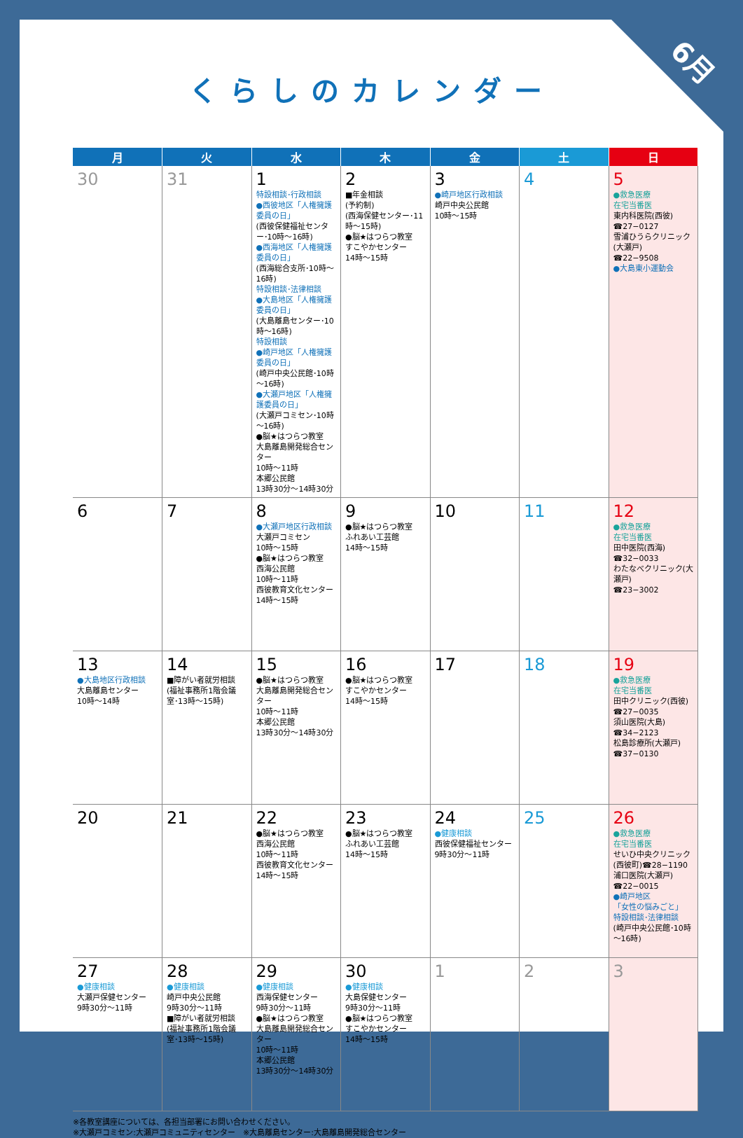6月
くらしのカレンダー
| 月 | 火 | 水 | 木 | 金 | 土 | 日 |
| --- | --- | --- | --- | --- | --- | --- |
| 30 | 31 | 1 特設相談･行政相談 ●西彼地区「人権擁護委員の日」 (西彼保健福祉センター･10時～16時) ●西海地区「人権擁護委員の日」 (西海総合支所･10時～16時) 特設相談･法律相談 ●大島地区「人権擁護委員の日」 (大島離島センター･10時～16時) 特設相談 ●崎戸地区「人権擁護委員の日」 (崎戸中央公民館･10時～16時) ●大瀬戸地区「人権擁護委員の日」 (大瀬戸コミセン･10時～16時) ●脳★はつらつ教室 大島離島開発総合センター 10時～11時 本郷公民館 13時30分～14時30分 | 2 ■年金相談 (予約制) (西海保健センター･11時～15時) ●脳★はつらつ教室 すこやかセンター 14時～15時 | 3 ●崎戸地区行政相談 崎戸中央公民館 10時～15時 | 4 | 5 ●救急医療 在宅当番医 東内科医院(西彼) ☎27−0127 雪浦ひうらクリニック(大瀬戸) ☎22−9508 ●大島東小運動会 |
| 6 | 7 | 8 ●大瀬戸地区行政相談 大瀬戸コミセン 10時～15時 ●脳★はつらつ教室 西海公民館 10時～11時 西彼教育文化センター 14時～15時 | 9 ●脳★はつらつ教室 ふれあい工芸館 14時～15時 | 10 | 11 | 12 ●救急医療 在宅当番医 田中医院(西海) ☎32−0033 わたなべクリニック(大瀬戸) ☎23−3002 |
| 13 ●大島地区行政相談 大島離島センター 10時～14時 | 14 ■障がい者就労相談 (福祉事務所1階会議室･13時～15時) | 15 ●脳★はつらつ教室 大島離島開発総合センター 10時～11時 本郷公民館 13時30分～14時30分 | 16 ●脳★はつらつ教室 すこやかセンター 14時～15時 | 17 | 18 | 19 ●救急医療 在宅当番医 田中クリニック(西彼) ☎27−0035 須山医院(大島) ☎34−2123 松島診療所(大瀬戸) ☎37−0130 |
| 20 | 21 | 22 ●脳★はつらつ教室 西海公民館 10時～11時 西彼教育文化センター 14時～15時 | 23 ●脳★はつらつ教室 ふれあい工芸館 14時～15時 | 24 ●健康相談 西彼保健福祉センター 9時30分～11時 | 25 | 26 ●救急医療 在宅当番医 せいひ中央クリニック(西彼町)☎28−1190 浦口医院(大瀬戸) ☎22−0015 ●崎戸地区 「女性の悩みごと」 特設相談･法律相談 (崎戸中央公民館･10時～16時) |
| 27 ●健康相談 大瀬戸保健センター 9時30分～11時 | 28 ●健康相談 崎戸中央公民館 9時30分～11時 ■障がい者就労相談 (福祉事務所1階会議室･13時～15時) | 29 ●健康相談 西海保健センター 9時30分～11時 ●脳★はつらつ教室 大島離島開発総合センター 10時～11時 本郷公民館 13時30分～14時30分 | 30 ●健康相談 大島保健センター 9時30分～11時 ●脳★はつらつ教室 すこやかセンター 14時～15時 | 1 | 2 | 3 |
※各教室講座については、各担当部署にお問い合わせください。
※大瀬戸コミセン:大瀬戸コミュニティセンター　※大島離島センター:大島離島開発総合センター